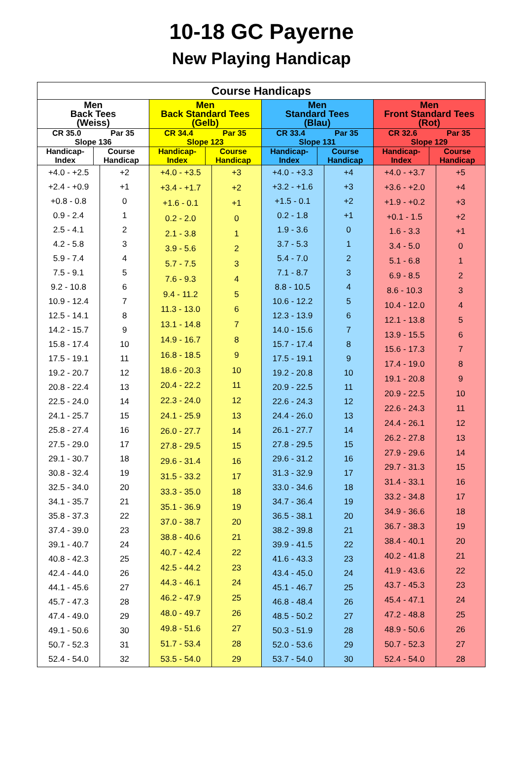10-18 GC Payerne
New Playing Handicap
| Course Handicaps | | | | | | | |
| --- | --- | --- | --- | --- | --- | --- | --- |
| Men Back Tees (Weiss) | | Men Back Standard Tees (Gelb) | | Men Standard Tees (Blau) | | Men Front Standard Tees (Rot) | |
| CR 35.0 Par 35 Slope 136 | | CR 34.4 Par 35 Slope 123 | | CR 33.4 Par 35 Slope 131 | | CR 32.6 Par 35 Slope 129 | |
| Handicap- Index | Course Handicap | Handicap- Index | Course Handicap | Handicap- Index | Course Handicap | Handicap- Index | Course Handicap |
| / +4.0 - +2.5 / +2 / / +2.4 - +0.9 / +1 / / +0.8 - 0.8 / 0 / / 0.9 - 2.4 / 1 / / 2.5 - 4.1 / 2 / / 4.2 - 5.8 / 3 / / 5.9 - 7.4 / 4 / / 7.5 - 9.1 / 5 / / 9.2 - 10.8 / 6 / / 10.9 - 12.4 / 7 / / 12.5 - 14.1 / 8 / / 14.2 - 15.7 / 9 / / 15.8 - 17.4 / 10 / / 17.5 - 19.1 / 11 / / 19.2 - 20.7 / 12 / / 20.8 - 22.4 / 13 / / 22.5 - 24.0 / 14 / / 24.1 - 25.7 / 15 / / 25.8 - 27.4 / 16 / / 27.5 - 29.0 / 17 / / 29.1 - 30.7 / 18 / / 30.8 - 32.4 / 19 / / 32.5 - 34.0 / 20 / / 34.1 - 35.7 / 21 / / 35.8 - 37.3 / 22 / / 37.4 - 39.0 / 23 / / 39.1 - 40.7 / 24 / / 40.8 - 42.3 / 25 / / 42.4 - 44.0 / 26 / / 44.1 - 45.6 / 27 / / 45.7 - 47.3 / 28 / / 47.4 - 49.0 / 29 / / 49.1 - 50.6 / 30 / / 50.7 - 52.3 / 31 / / 52.4 - 54.0 / 32 / | | / +4.0 - +3.5 / +3 / / +3.4 - +1.7 / +2 / / +1.6 - 0.1 / +1 / / 0.2 - 2.0 / 0 / / 2.1 - 3.8 / 1 / / 3.9 - 5.6 / 2 / / 5.7 - 7.5 / 3 / / 7.6 - 9.3 / 4 / / 9.4 - 11.2 / 5 / / 11.3 - 13.0 / 6 / / 13.1 - 14.8 / 7 / / 14.9 - 16.7 / 8 / / 16.8 - 18.5 / 9 / / 18.6 - 20.3 / 10 / / 20.4 - 22.2 / 11 / / 22.3 - 24.0 / 12 / / 24.1 - 25.9 / 13 / / 26.0 - 27.7 / 14 / / 27.8 - 29.5 / 15 / / 29.6 - 31.4 / 16 / / 31.5 - 33.2 / 17 / / 33.3 - 35.0 / 18 / / 35.1 - 36.9 / 19 / / 37.0 - 38.7 / 20 / / 38.8 - 40.6 / 21 / / 40.7 - 42.4 / 22 / / 42.5 - 44.2 / 23 / / 44.3 - 46.1 / 24 / / 46.2 - 47.9 / 25 / / 48.0 - 49.7 / 26 / / 49.8 - 51.6 / 27 / / 51.7 - 53.4 / 28 / / 53.5 - 54.0 / 29 / | | / +4.0 - +3.3 / +4 / / +3.2 - +1.6 / +3 / / +1.5 - 0.1 / +2 / / 0.2 - 1.8 / +1 / / 1.9 - 3.6 / 0 / / 3.7 - 5.3 / 1 / / 5.4 - 7.0 / 2 / / 7.1 - 8.7 / 3 / / 8.8 - 10.5 / 4 / / 10.6 - 12.2 / 5 / / 12.3 - 13.9 / 6 / / 14.0 - 15.6 / 7 / / 15.7 - 17.4 / 8 / / 17.5 - 19.1 / 9 / / 19.2 - 20.8 / 10 / / 20.9 - 22.5 / 11 / / 22.6 - 24.3 / 12 / / 24.4 - 26.0 / 13 / / 26.1 - 27.7 / 14 / / 27.8 - 29.5 / 15 / / 29.6 - 31.2 / 16 / / 31.3 - 32.9 / 17 / / 33.0 - 34.6 / 18 / / 34.7 - 36.4 / 19 / / 36.5 - 38.1 / 20 / / 38.2 - 39.8 / 21 / / 39.9 - 41.5 / 22 / / 41.6 - 43.3 / 23 / / 43.4 - 45.0 / 24 / / 45.1 - 46.7 / 25 / / 46.8 - 48.4 / 26 / / 48.5 - 50.2 / 27 / / 50.3 - 51.9 / 28 / / 52.0 - 53.6 / 29 / / 53.7 - 54.0 / 30 / | | / +4.0 - +3.7 / +5 / / +3.6 - +2.0 / +4 / / +1.9 - +0.2 / +3 / / +0.1 - 1.5 / +2 / / 1.6 - 3.3 / +1 / / 3.4 - 5.0 / 0 / / 5.1 - 6.8 / 1 / / 6.9 - 8.5 / 2 / / 8.6 - 10.3 / 3 / / 10.4 - 12.0 / 4 / / 12.1 - 13.8 / 5 / / 13.9 - 15.5 / 6 / / 15.6 - 17.3 / 7 / / 17.4 - 19.0 / 8 / / 19.1 - 20.8 / 9 / / 20.9 - 22.5 / 10 / / 22.6 - 24.3 / 11 / / 24.4 - 26.1 / 12 / / 26.2 - 27.8 / 13 / / 27.9 - 29.6 / 14 / / 29.7 - 31.3 / 15 / / 31.4 - 33.1 / 16 / / 33.2 - 34.8 / 17 / / 34.9 - 36.6 / 18 / / 36.7 - 38.3 / 19 / / 38.4 - 40.1 / 20 / / 40.2 - 41.8 / 21 / / 41.9 - 43.6 / 22 / / 43.7 - 45.3 / 23 / / 45.4 - 47.1 / 24 / / 47.2 - 48.8 / 25 / / 48.9 - 50.6 / 26 / / 50.7 - 52.3 / 27 / / 52.4 - 54.0 / 28 / | |